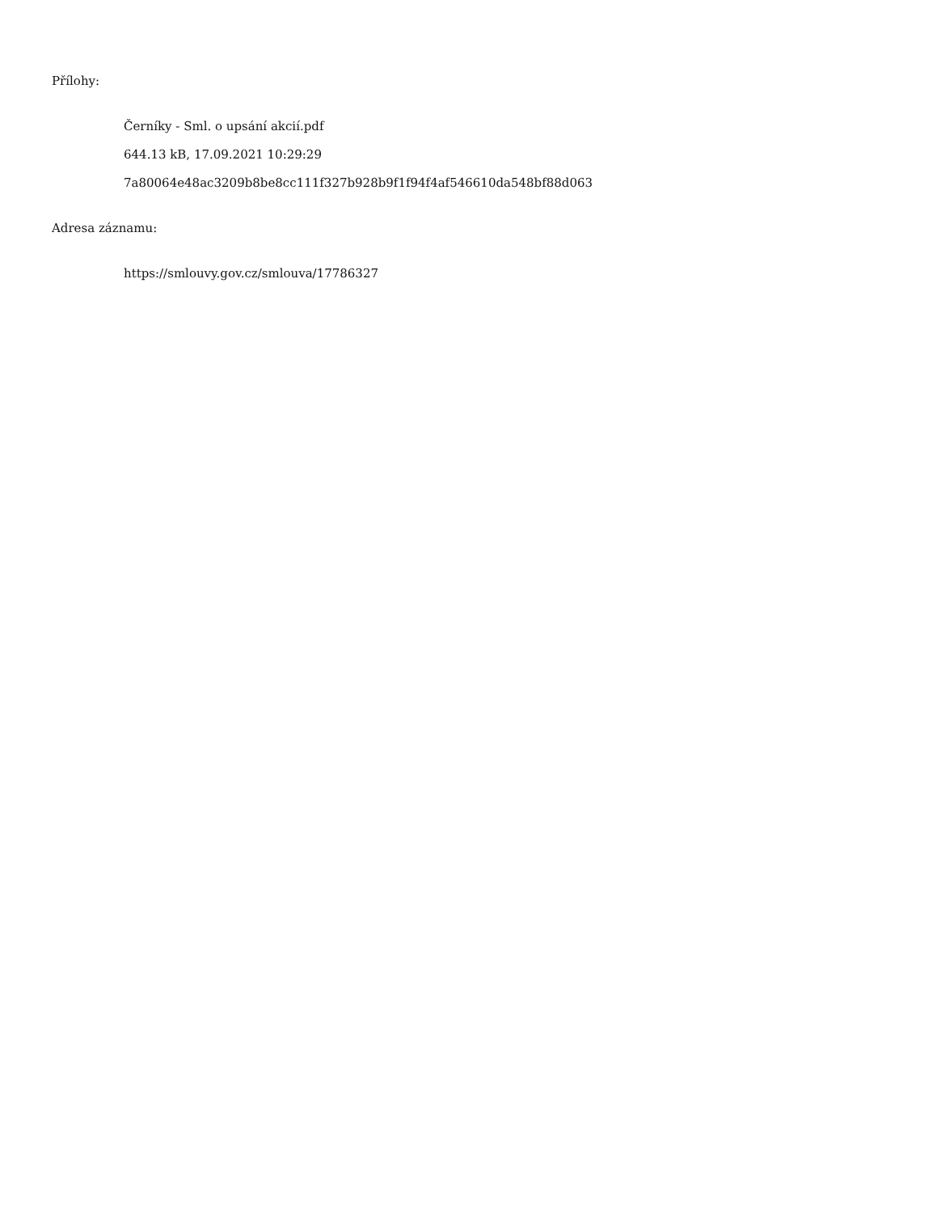Přílohy:
Černíky - Sml. o upsání akcií.pdf
644.13 kB, 17.09.2021 10:29:29
7a80064e48ac3209b8be8cc111f327b928b9f1f94f4af546610da548bf88d063
Adresa záznamu:
https://smlouvy.gov.cz/smlouva/17786327